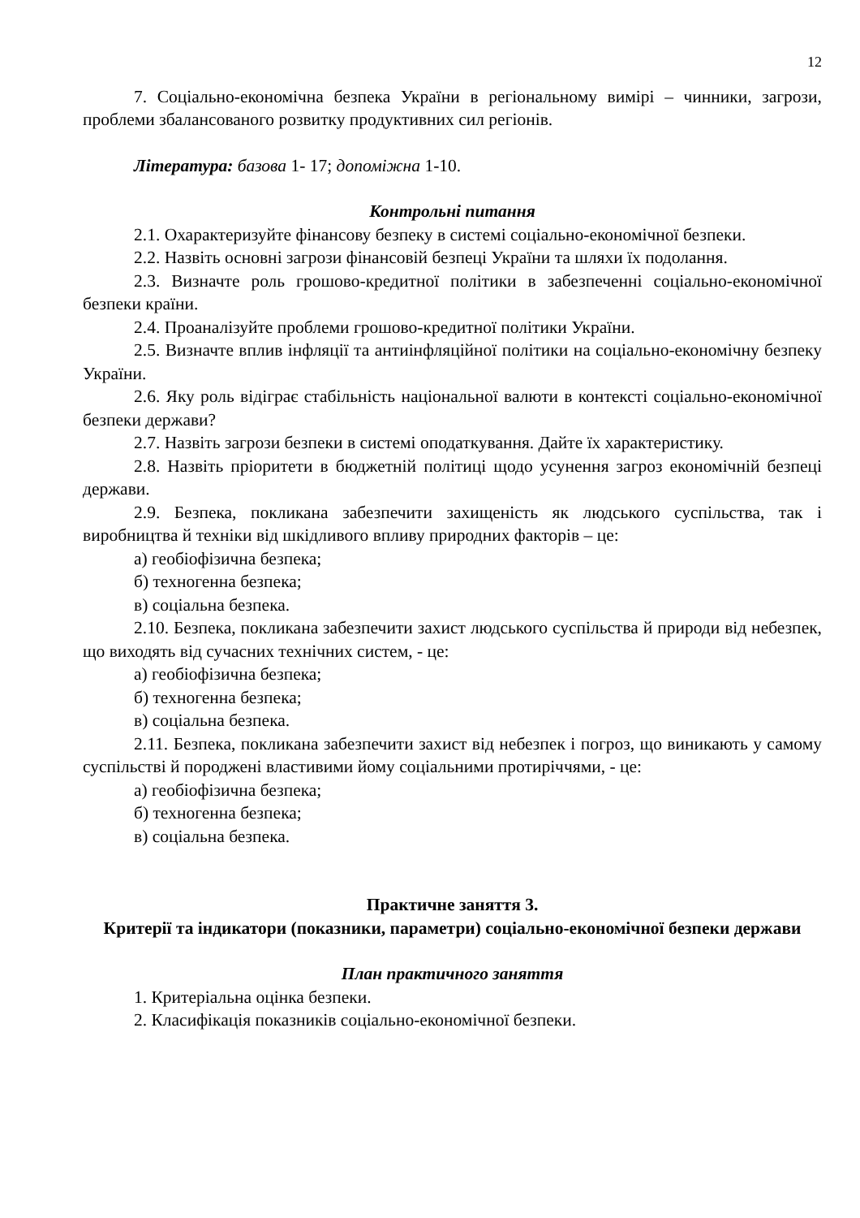12
7. Соціально-економічна безпека України в регіональному вимірі – чинники, загрози, проблеми збалансованого розвитку продуктивних сил регіонів.
Література: базова 1- 17; допоміжна 1-10.
Контрольні питання
2.1. Охарактеризуйте фінансову безпеку в системі соціально-економічної безпеки.
2.2. Назвіть основні загрози фінансовій безпеці України та шляхи їх подолання.
2.3. Визначте роль грошово-кредитної політики в забезпеченні соціально-економічної безпеки країни.
2.4. Проаналізуйте проблеми грошово-кредитної політики України.
2.5. Визначте вплив інфляції та антиінфляційної політики на соціально-економічну безпеку України.
2.6. Яку роль відіграє стабільність національної валюти в контексті соціально-економічної безпеки держави?
2.7. Назвіть загрози безпеки в системі оподаткування. Дайте їх характеристику.
2.8. Назвіть пріоритети в бюджетній політиці щодо усунення загроз економічній безпеці держави.
2.9. Безпека, покликана забезпечити захищеність як людського суспільства, так і виробництва й техніки від шкідливого впливу природних факторів – це:
а) геобіофізична безпека;
б) техногенна безпека;
в) соціальна безпека.
2.10. Безпека, покликана забезпечити захист людського суспільства й природи від небезпек, що виходять від сучасних технічних систем, - це:
а) геобіофізична безпека;
б) техногенна безпека;
в) соціальна безпека.
2.11. Безпека, покликана забезпечити захист від небезпек і погроз, що виникають у самому суспільстві й породжені властивими йому соціальними протиріччями, - це:
а) геобіофізична безпека;
б) техногенна безпека;
в) соціальна безпека.
Практичне заняття 3.
Критерії та індикатори (показники, параметри) соціально-економічної безпеки держави
План практичного заняття
1. Критеріальна оцінка безпеки.
2. Класифікація показників соціально-економічної безпеки.